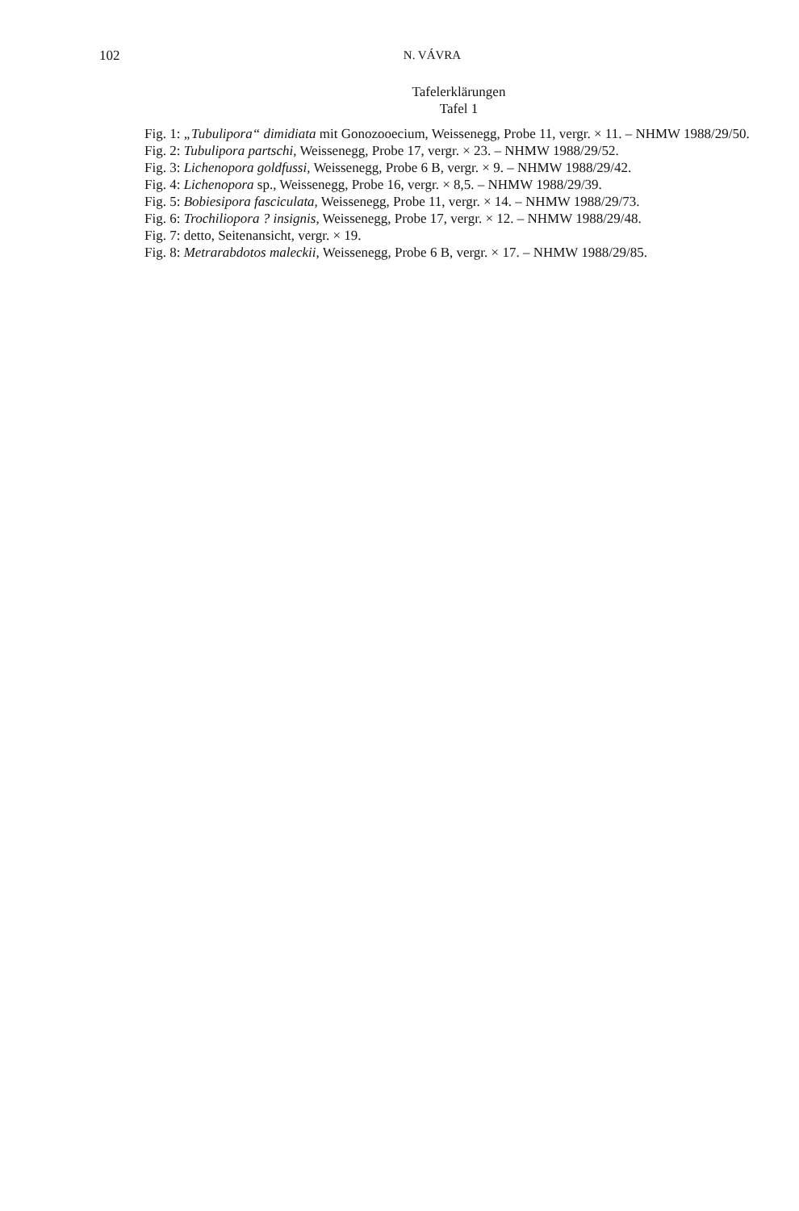102 N. VÁVRA
Tafelerklärungen
Tafel 1
Fig. 1: „Tubulipora“ dimidiata mit Gonozooecium, Weissenegg, Probe 11, vergr. × 11. – NHMW 1988/29/50.
Fig. 2: Tubulipora partschi, Weissenegg, Probe 17, vergr. × 23. – NHMW 1988/29/52.
Fig. 3: Lichenopora goldfussi, Weissenegg, Probe 6 B, vergr. × 9. – NHMW 1988/29/42.
Fig. 4: Lichenopora sp., Weissenegg, Probe 16, vergr. × 8,5. – NHMW 1988/29/39.
Fig. 5: Bobiesipora fasciculata, Weissenegg, Probe 11, vergr. × 14. – NHMW 1988/29/73.
Fig. 6: Trochiliopora ? insignis, Weissenegg, Probe 17, vergr. × 12. – NHMW 1988/29/48.
Fig. 7: detto, Seitenansicht, vergr. × 19.
Fig. 8: Metrarabdotos maleckii, Weissenegg, Probe 6 B, vergr. × 17. – NHMW 1988/29/85.